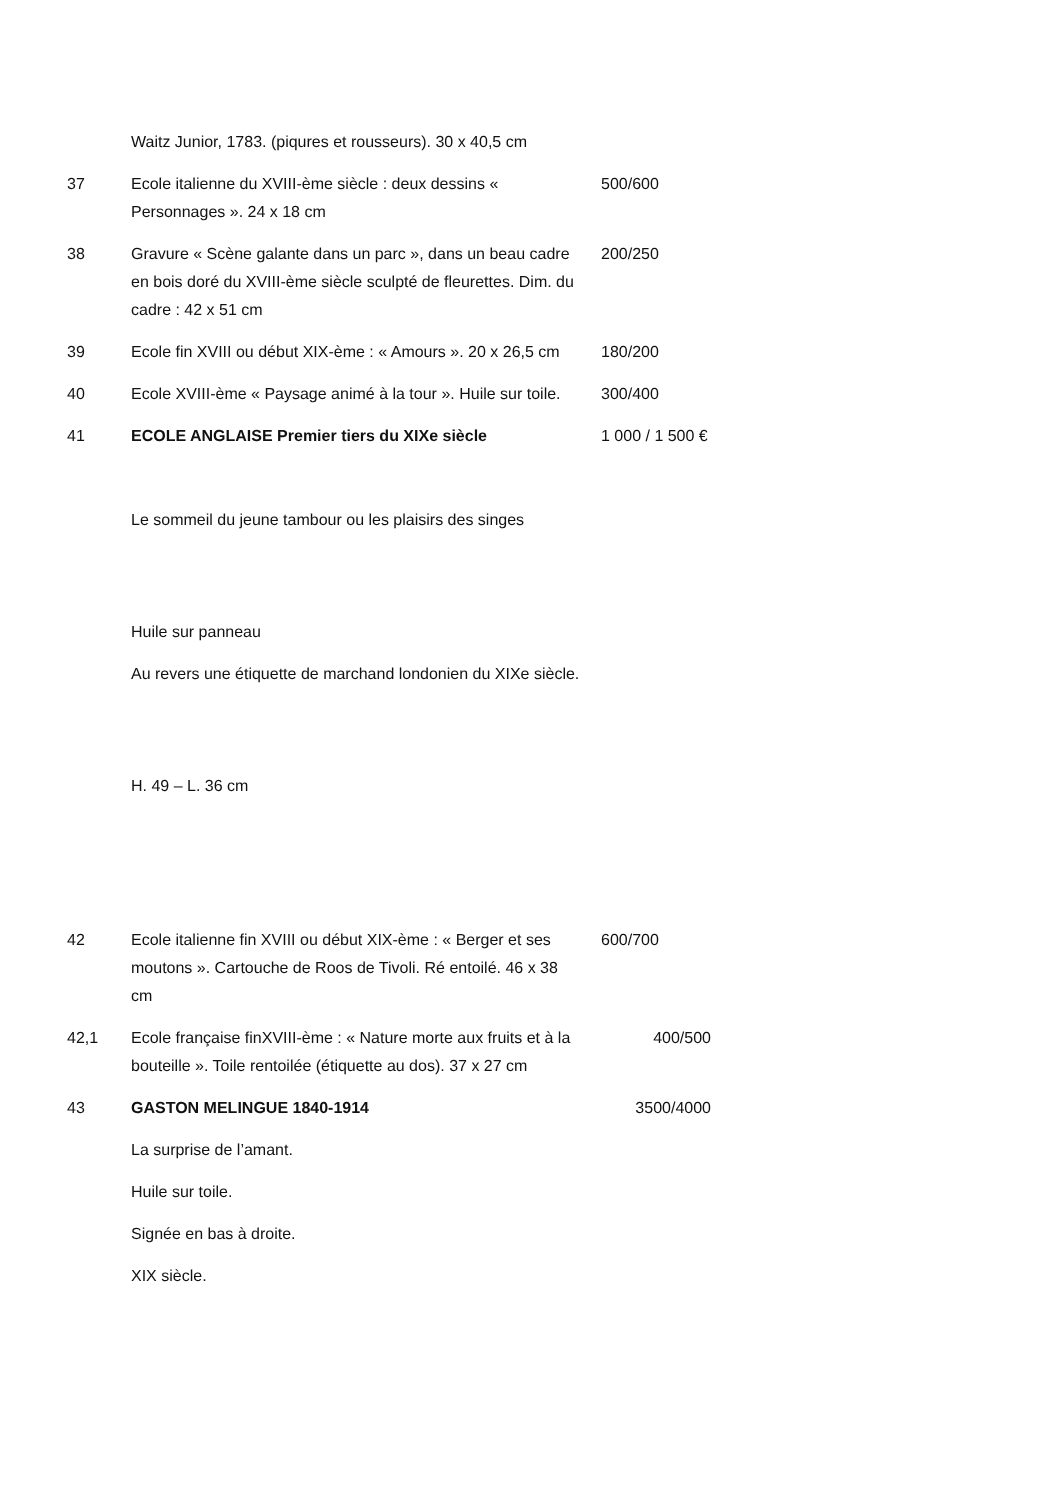| | Waitz Junior, 1783. (piqures et rousseurs). 30 x 40,5 cm | |
| 37 | Ecole italienne du XVIII-ème siècle : deux dessins « Personnages ». 24 x 18 cm | 500/600 |
| 38 | Gravure « Scène galante dans un parc », dans un beau cadre en bois doré du XVIII-ème siècle sculpté de fleurettes. Dim. du cadre : 42 x 51 cm | 200/250 |
| 39 | Ecole fin XVIII ou début XIX-ème : « Amours ». 20 x 26,5 cm | 180/200 |
| 40 | Ecole XVIII-ème « Paysage animé à la tour ». Huile sur toile. | 300/400 |
| 41 | ECOLE ANGLAISE Premier tiers du XIXe siècle Le sommeil du jeune tambour ou les plaisirs des singes Huile sur panneau Au revers une étiquette de marchand londonien du XIXe siècle. H. 49 – L. 36 cm | 1 000 / 1 500 € |
| 42 | Ecole italienne fin XVIII ou début XIX-ème : « Berger et ses moutons ». Cartouche de Roos de Tivoli. Ré entoilé. 46 x 38 cm | 600/700 |
| 42,1 | Ecole française finXVIII-ème : « Nature morte aux fruits et à la bouteille ». Toile rentoilée (étiquette au dos). 37 x 27 cm | 400/500 |
| 43 | GASTON MELINGUE 1840-1914 La surprise de l’amant. Huile sur toile. Signée en bas à droite. XIX siècle. | 3500/4000 |